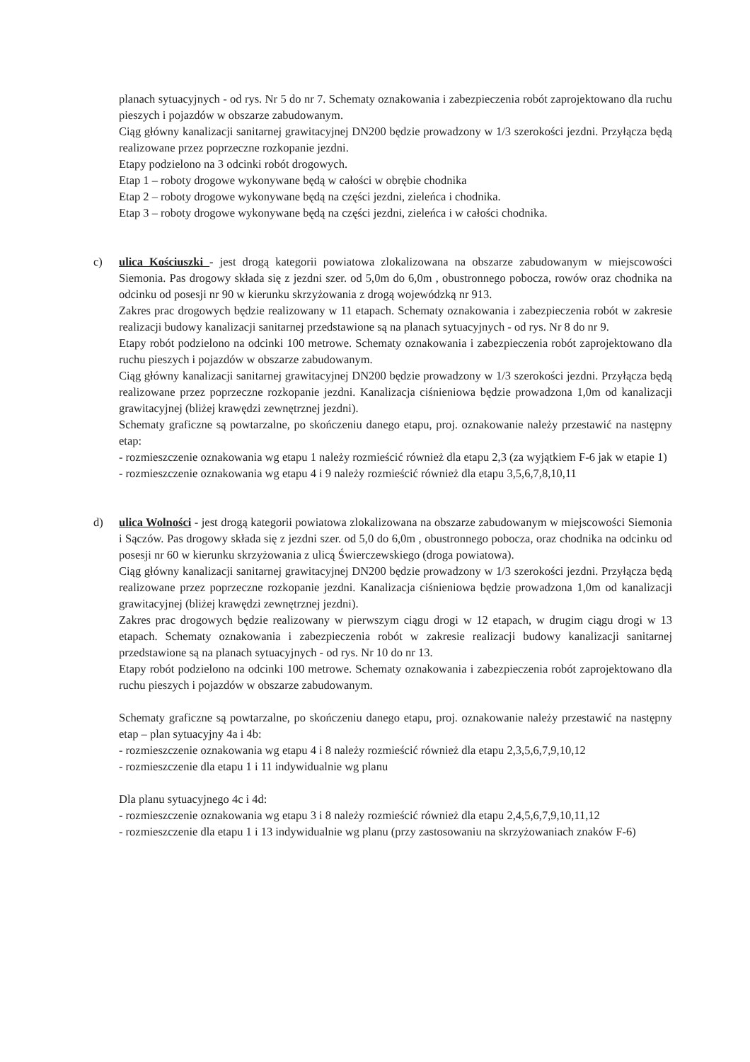planach sytuacyjnych - od rys. Nr 5 do nr 7. Schematy oznakowania i zabezpieczenia robót zaprojektowano dla ruchu pieszych i pojazdów w obszarze zabudowanym.
Ciąg główny kanalizacji sanitarnej grawitacyjnej DN200 będzie prowadzony w 1/3 szerokości jezdni. Przyłącza będą realizowane przez poprzeczne rozkopanie jezdni.
Etapy podzielono na 3 odcinki robót drogowych.
Etap 1 – roboty drogowe wykonywane będą w całości w obrębie chodnika
Etap 2 – roboty drogowe wykonywane będą na części jezdni, zieleńca i chodnika.
Etap 3 – roboty drogowe wykonywane będą na części jezdni, zieleńca i w całości chodnika.
c) ulica Kościuszki - jest drogą kategorii powiatowa zlokalizowana na obszarze zabudowanym w miejscowości Siemonia. Pas drogowy składa się z jezdni szer. od 5,0m do 6,0m , obustronnego pobocza, rowów oraz chodnika na odcinku od posesji nr 90 w kierunku skrzyżowania z drogą wojewódzką nr 913.
Zakres prac drogowych będzie realizowany w 11 etapach. Schematy oznakowania i zabezpieczenia robót w zakresie realizacji budowy kanalizacji sanitarnej przedstawione są na planach sytuacyjnych - od rys. Nr 8 do nr 9.
Etapy robót podzielono na odcinki 100 metrowe. Schematy oznakowania i zabezpieczenia robót zaprojektowano dla ruchu pieszych i pojazdów w obszarze zabudowanym.
Ciąg główny kanalizacji sanitarnej grawitacyjnej DN200 będzie prowadzony w 1/3 szerokości jezdni. Przyłącza będą realizowane przez poprzeczne rozkopanie jezdni. Kanalizacja ciśnieniowa będzie prowadzona 1,0m od kanalizacji grawitacyjnej (bliżej krawędzi zewnętrznej jezdni).
Schematy graficzne są powtarzalne, po skończeniu danego etapu, proj. oznakowanie należy przestawić na następny etap:
- rozmieszczenie oznakowania wg etapu 1 należy rozmieścić również dla etapu 2,3 (za wyjątkiem F-6 jak w etapie 1)
- rozmieszczenie oznakowania wg etapu 4 i 9 należy rozmieścić również dla etapu 3,5,6,7,8,10,11
d) ulica Wolności - jest drogą kategorii powiatowa zlokalizowana na obszarze zabudowanym w miejscowości Siemonia i Sączów. Pas drogowy składa się z jezdni szer. od 5,0 do 6,0m , obustronnego pobocza, oraz chodnika na odcinku od posesji nr 60 w kierunku skrzyżowania z ulicą Świerczewskiego (droga powiatowa).
Ciąg główny kanalizacji sanitarnej grawitacyjnej DN200 będzie prowadzony w 1/3 szerokości jezdni. Przyłącza będą realizowane przez poprzeczne rozkopanie jezdni. Kanalizacja ciśnieniowa będzie prowadzona 1,0m od kanalizacji grawitacyjnej (bliżej krawędzi zewnętrznej jezdni).
Zakres prac drogowych będzie realizowany w pierwszym ciągu drogi w 12 etapach, w drugim ciągu drogi w 13 etapach. Schematy oznakowania i zabezpieczenia robót w zakresie realizacji budowy kanalizacji sanitarnej przedstawione są na planach sytuacyjnych - od rys. Nr 10 do nr 13.
Etapy robót podzielono na odcinki 100 metrowe. Schematy oznakowania i zabezpieczenia robót zaprojektowano dla ruchu pieszych i pojazdów w obszarze zabudowanym.
Schematy graficzne są powtarzalne, po skończeniu danego etapu, proj. oznakowanie należy przestawić na następny etap – plan sytuacyjny 4a i 4b:
- rozmieszczenie oznakowania wg etapu 4 i 8 należy rozmieścić również dla etapu 2,3,5,6,7,9,10,12
- rozmieszczenie dla etapu 1 i 11 indywidualnie wg planu
Dla planu sytuacyjnego 4c i 4d:
- rozmieszczenie oznakowania wg etapu 3 i 8 należy rozmieścić również dla etapu 2,4,5,6,7,9,10,11,12
- rozmieszczenie dla etapu 1 i 13 indywidualnie wg planu (przy zastosowaniu na skrzyżowaniach znaków F-6)